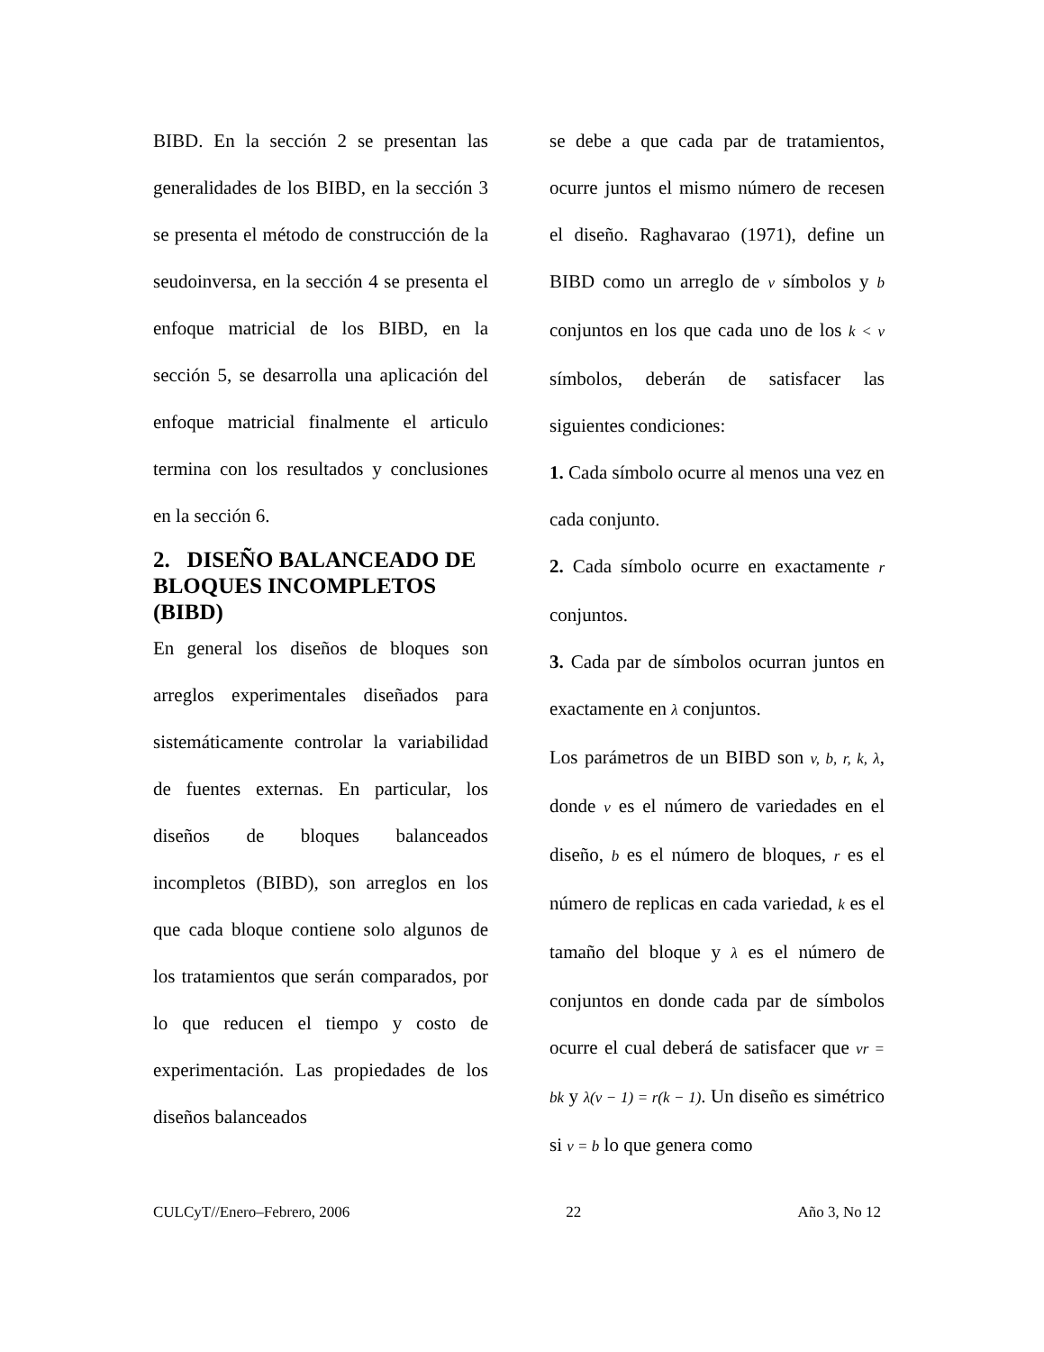BIBD. En la sección 2 se presentan las generalidades de los BIBD, en la sección 3 se presenta el método de construcción de la seudoinversa, en la sección 4 se presenta el enfoque matricial de los BIBD, en la sección 5, se desarrolla una aplicación del enfoque matricial finalmente el articulo termina con los resultados y conclusiones en la sección 6.
2. DISEÑO BALANCEADO DE BLOQUES INCOMPLETOS (BIBD)
En general los diseños de bloques son arreglos experimentales diseñados para sistemáticamente controlar la variabilidad de fuentes externas. En particular, los diseños de bloques balanceados incompletos (BIBD), son arreglos en los que cada bloque contiene solo algunos de los tratamientos que serán comparados, por lo que reducen el tiempo y costo de experimentación. Las propiedades de los diseños balanceados
se debe a que cada par de tratamientos, ocurre juntos el mismo número de recesen el diseño. Raghavarao (1971), define un BIBD como un arreglo de v símbolos y b conjuntos en los que cada uno de los k < v símbolos, deberán de satisfacer las siguientes condiciones:
1. Cada símbolo ocurre al menos una vez en cada conjunto.
2. Cada símbolo ocurre en exactamente r conjuntos.
3. Cada par de símbolos ocurran juntos en exactamente en λ conjuntos.
Los parámetros de un BIBD son v, b, r, k, λ, donde v es el número de variedades en el diseño, b es el número de bloques, r es el número de replicas en cada variedad, k es el tamaño del bloque y λ es el número de conjuntos en donde cada par de símbolos ocurre el cual deberá de satisfacer que vr = bk y λ(v − 1) = r(k − 1). Un diseño es simétrico si v = b lo que genera como
CULCyT//Enero–Febrero, 2006 22 Año 3, No 12